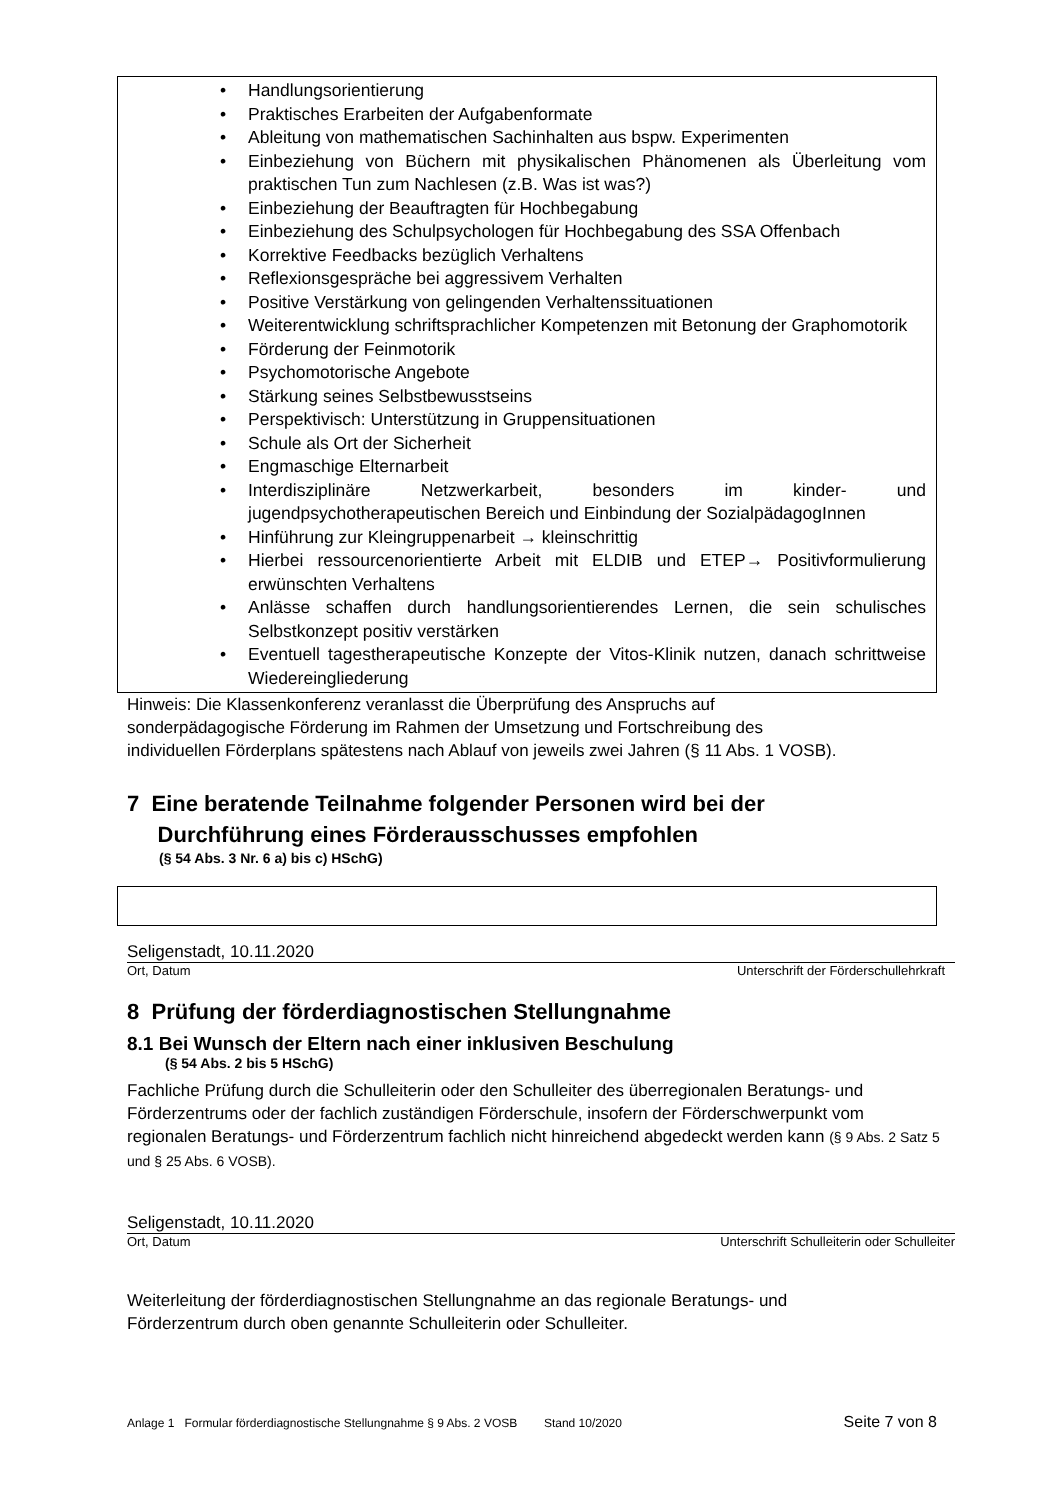Handlungsorientierung
Praktisches Erarbeiten der Aufgabenformate
Ableitung von mathematischen Sachinhalten aus bspw. Experimenten
Einbeziehung von Büchern mit physikalischen Phänomenen als Überleitung vom praktischen Tun zum Nachlesen (z.B. Was ist was?)
Einbeziehung der Beauftragten für Hochbegabung
Einbeziehung des Schulpsychologen für Hochbegabung des SSA Offenbach
Korrektive Feedbacks bezüglich Verhaltens
Reflexionsgespräche bei aggressivem Verhalten
Positive Verstärkung von gelingenden Verhaltenssituationen
Weiterentwicklung schriftsprachlicher Kompetenzen mit Betonung der Graphomotorik
Förderung der Feinmotorik
Psychomotorische Angebote
Stärkung seines Selbstbewusstseins
Perspektivisch: Unterstützung in Gruppensituationen
Schule als Ort der Sicherheit
Engmaschige Elternarbeit
Interdisziplinäre Netzwerkarbeit, besonders im kinder- und jugendpsychotherapeutischen Bereich und Einbindung der SozialpädagogInnen
Hinführung zur Kleingruppenarbeit → kleinschrittig
Hierbei ressourcenorientierte Arbeit mit ELDIB und ETEP→ Positivformulierung erwünschten Verhaltens
Anlässe schaffen durch handlungsorientierendes Lernen, die sein schulisches Selbstkonzept positiv verstärken
Eventuell tagestherapeutische Konzepte der Vitos-Klinik nutzen, danach schrittweise Wiedereingliederung
Hinweis: Die Klassenkonferenz veranlasst die Überprüfung des Anspruchs auf
sonderpädagogische Förderung im Rahmen der Umsetzung und Fortschreibung des
individuellen Förderplans spätestens nach Ablauf von jeweils zwei Jahren (§ 11 Abs. 1 VOSB).
7 Eine beratende Teilnahme folgender Personen wird bei der
Durchführung eines Förderausschusses empfohlen
(§ 54 Abs. 3 Nr. 6 a) bis c) HSchG)
Seligenstadt, 10.11.2020
Ort, Datum Unterschrift der Förderschullehrkraft
8 Prüfung der förderdiagnostischen Stellungnahme
8.1 Bei Wunsch der Eltern nach einer inklusiven Beschulung
(§ 54 Abs. 2 bis 5 HSchG)
Fachliche Prüfung durch die Schulleiterin oder den Schulleiter des überregionalen Beratungs- und Förderzentrums oder der fachlich zuständigen Förderschule, insofern der Förderschwerpunkt vom regionalen Beratungs- und Förderzentrum fachlich nicht hinreichend abgedeckt werden kann (§ 9 Abs. 2 Satz 5 und § 25 Abs. 6 VOSB).
Seligenstadt, 10.11.2020
Ort, Datum Unterschrift Schulleiterin oder Schulleiter
Weiterleitung der förderdiagnostischen Stellungnahme an das regionale Beratungs- und
Förderzentrum durch oben genannte Schulleiterin oder Schulleiter.
Anlage 1 Formular förderdiagnostische Stellungnahme § 9 Abs. 2 VOSB Stand 10/2020 Seite 7 von 8